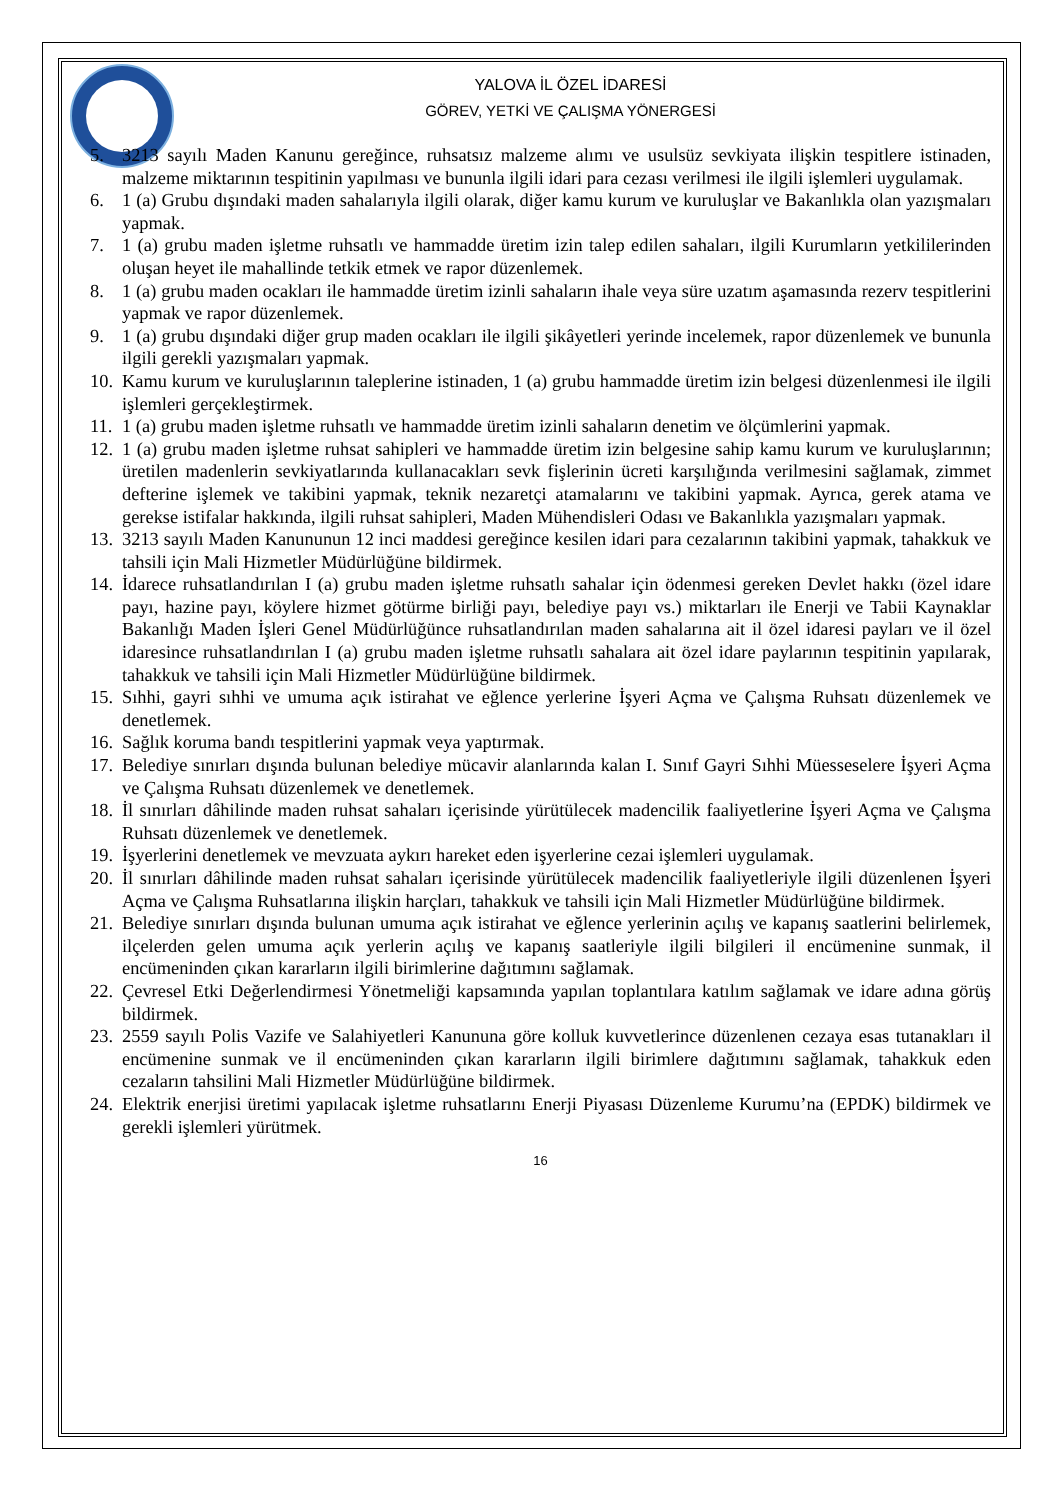YALOVA İL ÖZEL İDARESİ
GÖREV, YETKİ VE ÇALIŞMA YÖNERGESİ
5. 3213 sayılı Maden Kanunu gereğince, ruhsatsız malzeme alımı ve usulsüz sevkiyata ilişkin tespitlere istinaden, malzeme miktarının tespitinin yapılması ve bununla ilgili idari para cezası verilmesi ile ilgili işlemleri uygulamak.
6. 1 (a) Grubu dışındaki maden sahalarıyla ilgili olarak, diğer kamu kurum ve kuruluşlar ve Bakanlıkla olan yazışmaları yapmak.
7. 1 (a) grubu maden işletme ruhsatlı ve hammadde üretim izin talep edilen sahaları, ilgili Kurumların yetkililerinden oluşan heyet ile mahallinde tetkik etmek ve rapor düzenlemek.
8. 1 (a) grubu maden ocakları ile hammadde üretim izinli sahaların ihale veya süre uzatım aşamasında rezerv tespitlerini yapmak ve rapor düzenlemek.
9. 1 (a) grubu dışındaki diğer grup maden ocakları ile ilgili şikâyetleri yerinde incelemek, rapor düzenlemek ve bununla ilgili gerekli yazışmaları yapmak.
10. Kamu kurum ve kuruluşlarının taleplerine istinaden, 1 (a) grubu hammadde üretim izin belgesi düzenlenmesi ile ilgili işlemleri gerçekleştirmek.
11. 1 (a) grubu maden işletme ruhsatlı ve hammadde üretim izinli sahaların denetim ve ölçümlerini yapmak.
12. 1 (a) grubu maden işletme ruhsat sahipleri ve hammadde üretim izin belgesine sahip kamu kurum ve kuruluşlarının; üretilen madenlerin sevkiyatlarında kullanacakları sevk fişlerinin ücreti karşılığında verilmesini sağlamak, zimmet defterine işlemek ve takibini yapmak, teknik nezaretçi atamalarını ve takibini yapmak. Ayrıca, gerek atama ve gerekse istifalar hakkında, ilgili ruhsat sahipleri, Maden Mühendisleri Odası ve Bakanlıkla yazışmaları yapmak.
13. 3213 sayılı Maden Kanununun 12 inci maddesi gereğince kesilen idari para cezalarının takibini yapmak, tahakkuk ve tahsili için Mali Hizmetler Müdürlüğüne bildirmek.
14. İdarece ruhsatlandırılan I (a) grubu maden işletme ruhsatlı sahalar için ödenmesi gereken Devlet hakkı (özel idare payı, hazine payı, köylere hizmet götürme birliği payı, belediye payı vs.) miktarları ile Enerji ve Tabii Kaynaklar Bakanlığı Maden İşleri Genel Müdürlüğünce ruhsatlandırılan maden sahalarına ait il özel idaresi payları ve il özel idaresince ruhsatlandırılan I (a) grubu maden işletme ruhsatlı sahalara ait özel idare paylarının tespitinin yapılarak, tahakkuk ve tahsili için Mali Hizmetler Müdürlüğüne bildirmek.
15. Sıhhi, gayri sıhhi ve umuma açık istirahat ve eğlence yerlerine İşyeri Açma ve Çalışma Ruhsatı düzenlemek ve denetlemek.
16. Sağlık koruma bandı tespitlerini yapmak veya yaptırmak.
17. Belediye sınırları dışında bulunan belediye mücavir alanlarında kalan I. Sınıf Gayri Sıhhi Müesseselere İşyeri Açma ve Çalışma Ruhsatı düzenlemek ve denetlemek.
18. İl sınırları dâhilinde maden ruhsat sahaları içerisinde yürütülecek madencilik faaliyetlerine İşyeri Açma ve Çalışma Ruhsatı düzenlemek ve denetlemek.
19. İşyerlerini denetlemek ve mevzuata aykırı hareket eden işyerlerine cezai işlemleri uygulamak.
20. İl sınırları dâhilinde maden ruhsat sahaları içerisinde yürütülecek madencilik faaliyetleriyle ilgili düzenlenen İşyeri Açma ve Çalışma Ruhsatlarına ilişkin harçları, tahakkuk ve tahsili için Mali Hizmetler Müdürlüğüne bildirmek.
21. Belediye sınırları dışında bulunan umuma açık istirahat ve eğlence yerlerinin açılış ve kapanış saatlerini belirlemek, ilçelerden gelen umuma açık yerlerin açılış ve kapanış saatleriyle ilgili bilgileri il encümenine sunmak, il encümeninden çıkan kararların ilgili birimlerine dağıtımını sağlamak.
22. Çevresel Etki Değerlendirmesi Yönetmeliği kapsamında yapılan toplantılara katılım sağlamak ve idare adına görüş bildirmek.
23. 2559 sayılı Polis Vazife ve Salahiyetleri Kanununa göre kolluk kuvvetlerince düzenlenen cezaya esas tutanakları il encümenine sunmak ve il encümeninden çıkan kararların ilgili birimlere dağıtımını sağlamak, tahakkuk eden cezaların tahsilini Mali Hizmetler Müdürlüğüne bildirmek.
24. Elektrik enerjisi üretimi yapılacak işletme ruhsatlarını Enerji Piyasası Düzenleme Kurumu’na (EPDK) bildirmek ve gerekli işlemleri yürütmek.
16